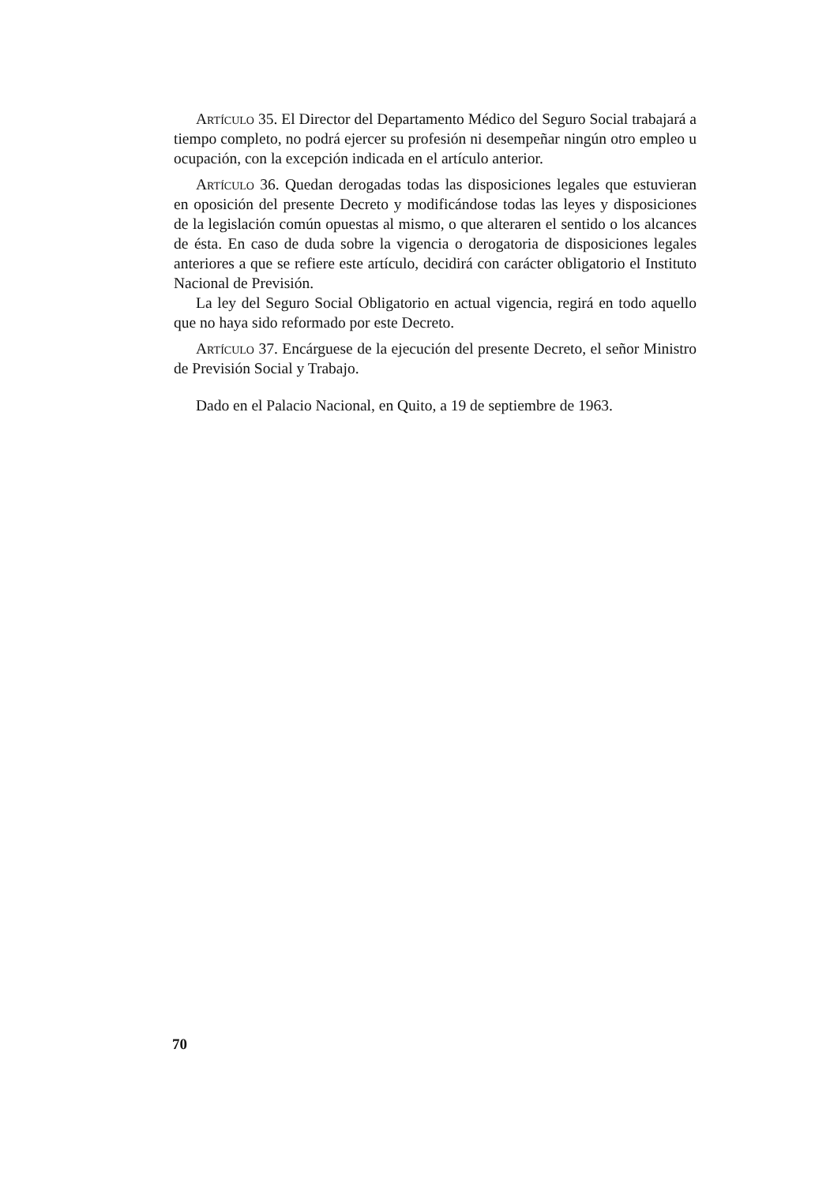Artículo 35. El Director del Departamento Médico del Seguro Social trabajará a tiempo completo, no podrá ejercer su profesión ni desempeñar ningún otro empleo u ocupación, con la excepción indicada en el artículo anterior.
Artículo 36. Quedan derogadas todas las disposiciones legales que estuvieran en oposición del presente Decreto y modificándose todas las leyes y disposiciones de la legislación común opuestas al mismo, o que alteraren el sentido o los alcances de ésta. En caso de duda sobre la vigencia o derogatoria de disposiciones legales anteriores a que se refiere este artículo, decidirá con carácter obligatorio el Instituto Nacional de Previsión.
La ley del Seguro Social Obligatorio en actual vigencia, regirá en todo aquello que no haya sido reformado por este Decreto.
Artículo 37. Encárguese de la ejecución del presente Decreto, el señor Ministro de Previsión Social y Trabajo.
Dado en el Palacio Nacional, en Quito, a 19 de septiembre de 1963.
70